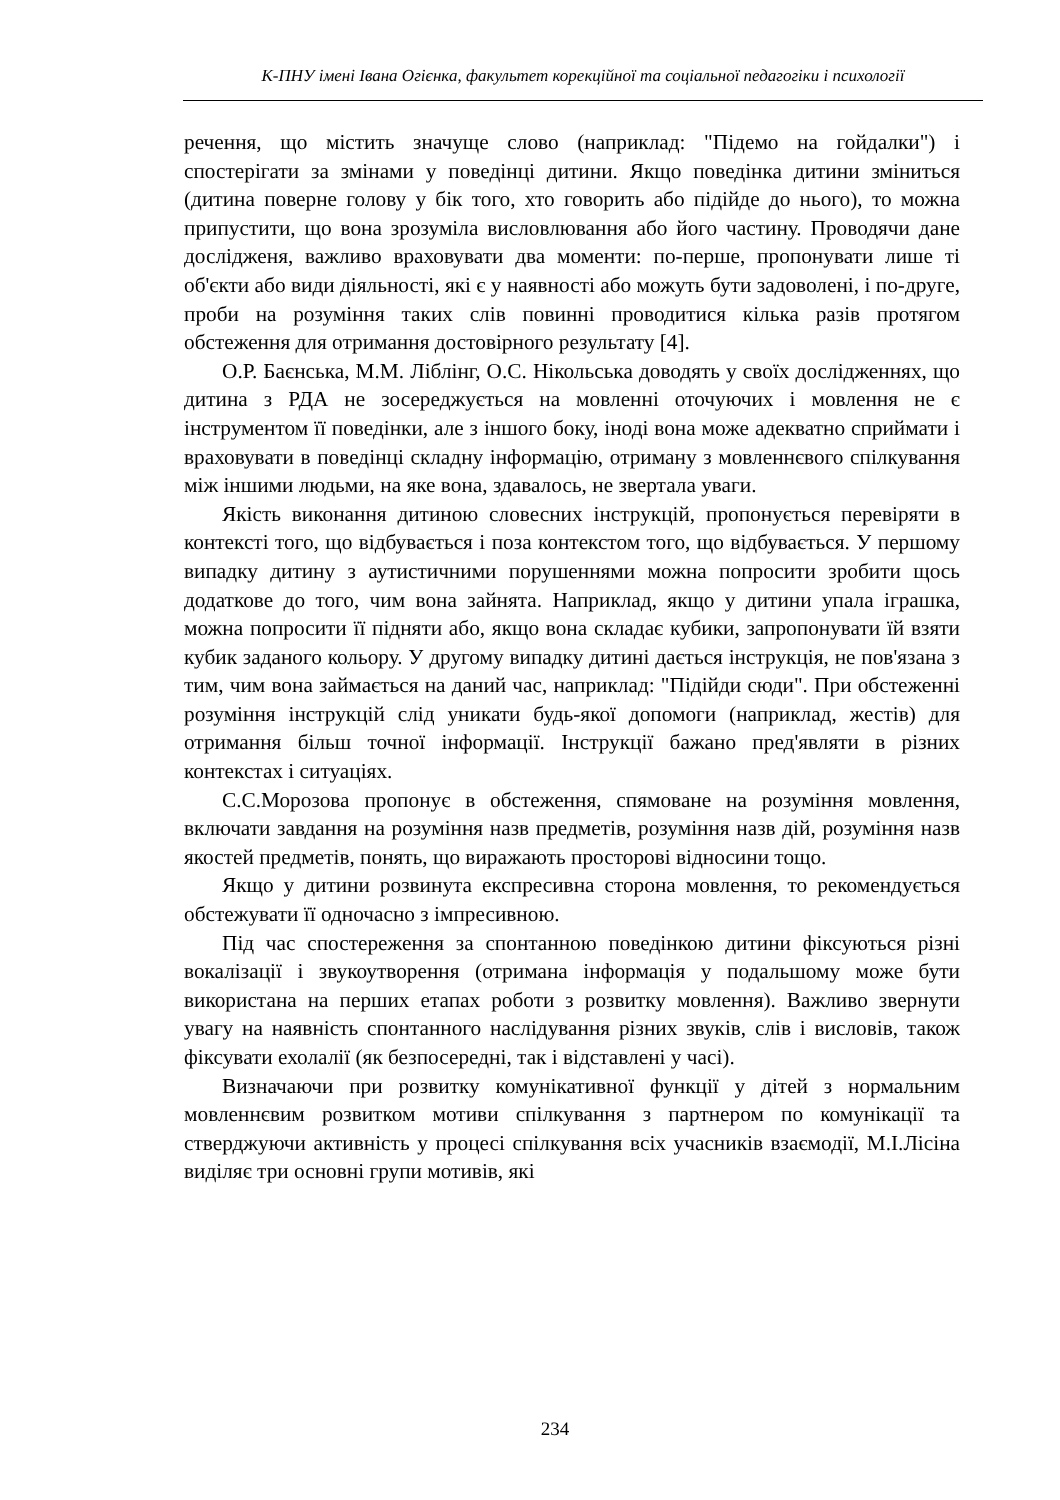К-ПНУ імені Івана Огієнка, факультет корекційної та соціальної педагогіки і психології
речення, що містить значуще слово (наприклад: "Підемо на гойдалки") і спостерігати за змінами у поведінці дитини. Якщо поведінка дитини зміниться (дитина поверне голову у бік того, хто говорить або підійде до нього), то можна припустити, що вона зрозуміла висловлювання або його частину. Проводячи дане дослідженя, важливо враховувати два моменти: по-перше, пропонувати лише ті об'єкти або види діяльності, які є у наявності або можуть бути задоволені, і по-друге, проби на розуміння таких слів повинні проводитися кілька разів протягом обстеження для отримання достовірного результату [4].
О.Р. Баєнська, М.М. Ліблінг, О.С. Нікольська доводять у своїх дослідженнях, що дитина з РДА не зосереджується на мовленні оточуючих і мовлення не є інструментом її поведінки, але з іншого боку, іноді вона може адекватно сприймати і враховувати в поведінці складну інформацію, отриману з мовленнєвого спілкування між іншими людьми, на яке вона, здавалось, не звертала уваги.
Якість виконання дитиною словесних інструкцій, пропонується перевіряти в контексті того, що відбувається і поза контекстом того, що відбувається. У першому випадку дитину з аутистичними порушеннями можна попросити зробити щось додаткове до того, чим вона зайнята. Наприклад, якщо у дитини упала іграшка, можна попросити її підняти або, якщо вона складає кубики, запропонувати їй взяти кубик заданого кольору. У другому випадку дитині дається інструкція, не пов'язана з тим, чим вона займається на даний час, наприклад: "Підійди сюди". При обстеженні розуміння інструкцій слід уникати будь-якої допомоги (наприклад, жестів) для отримання більш точної інформації. Інструкції бажано пред'являти в різних контекстах і ситуаціях.
С.С.Морозова пропонує в обстеження, спямоване на розуміння мовлення, включати завдання на розуміння назв предметів, розуміння назв дій, розуміння назв якостей предметів, понять, що виражають просторові відносини тощо.
Якщо у дитини розвинута експресивна сторона мовлення, то рекомендується обстежувати її одночасно з імпресивною.
Під час спостереження за спонтанною поведінкою дитини фіксуються різні вокалізації і звукоутворення (отримана інформація у подальшому може бути використана на перших етапах роботи з розвитку мовлення). Важливо звернути увагу на наявність спонтанного наслідування різних звуків, слів і висловів, також фіксувати ехолалії (як безпосередні, так і відставлені у часі).
Визначаючи при розвитку комунікативної функції у дітей з нормальним мовленнєвим розвитком мотиви спілкування з партнером по комунікації та стверджуючи активність у процесі спілкування всіх учасників взаємодії, М.І.Лісіна виділяє три основні групи мотивів, які
234